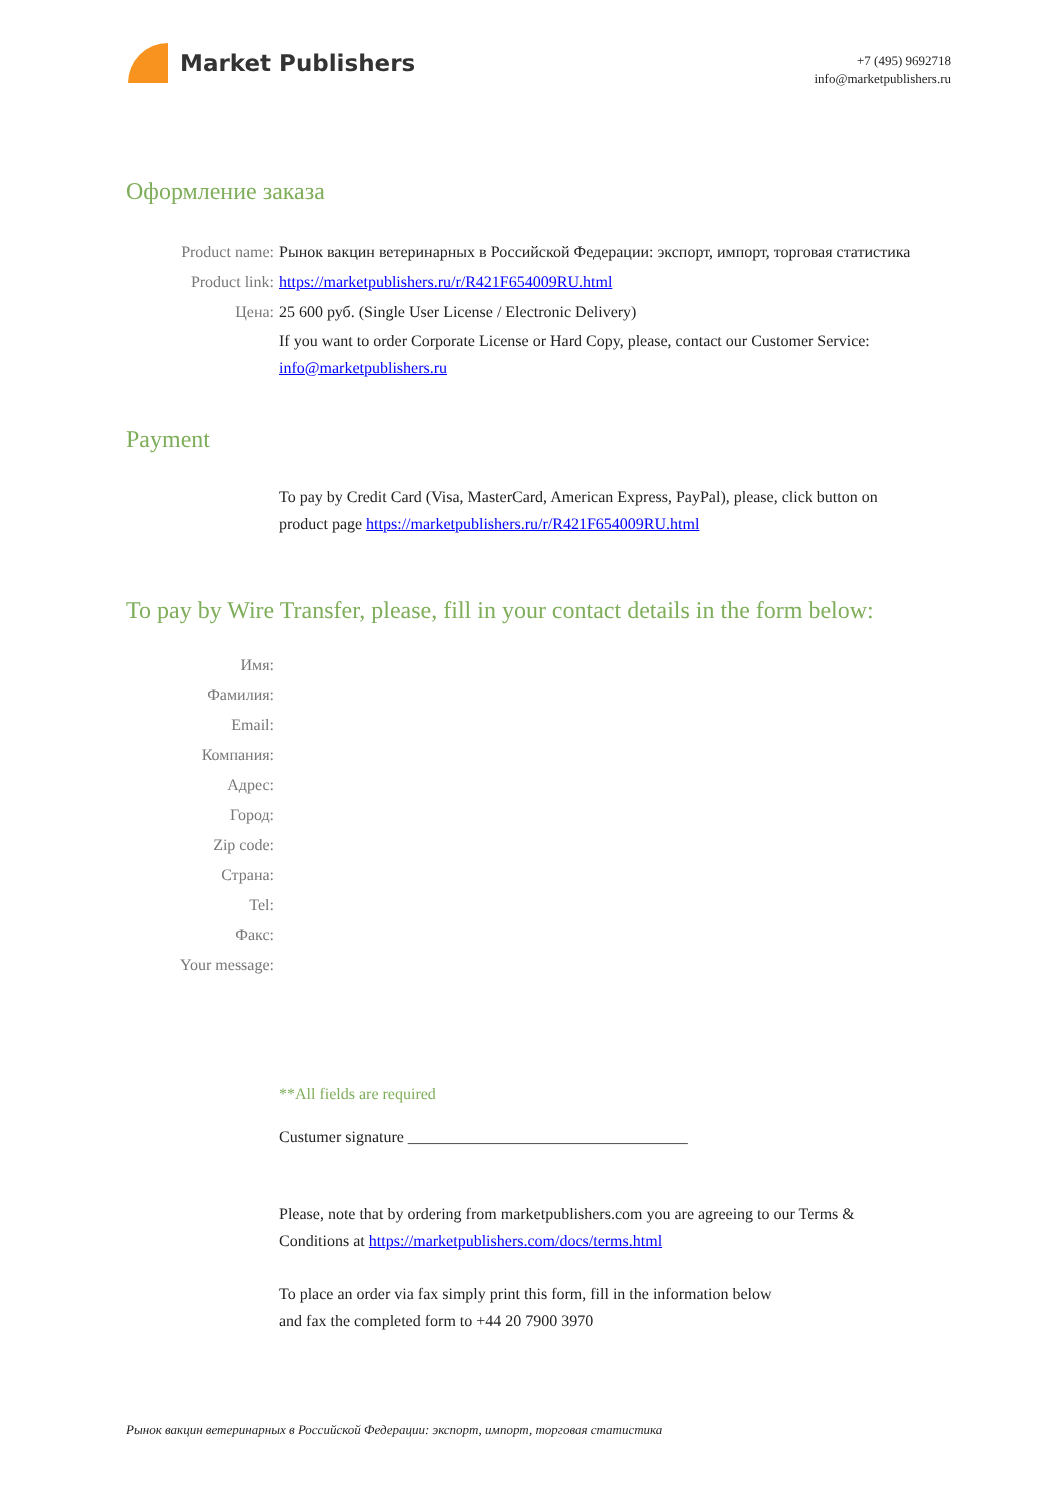Market Publishers
+7 (495) 9692718
info@marketpublishers.ru
Оформление заказа
Product name: Рынок вакцин ветеринарных в Российской Федерации: экспорт, импорт, торговая статистика
Product link: https://marketpublishers.ru/r/R421F654009RU.html
Цена: 25 600 руб. (Single User License / Electronic Delivery)
If you want to order Corporate License or Hard Copy, please, contact our Customer Service:
info@marketpublishers.ru
Payment
To pay by Credit Card (Visa, MasterCard, American Express, PayPal), please, click button on product page https://marketpublishers.ru/r/R421F654009RU.html
To pay by Wire Transfer, please, fill in your contact details in the form below:
Имя:
Фамилия:
Email:
Компания:
Адрес:
Город:
Zip code:
Страна:
Tel:
Факс:
Your message:
**All fields are required
Custumer signature ___________________________________
Please, note that by ordering from marketpublishers.com you are agreeing to our Terms & Conditions at https://marketpublishers.com/docs/terms.html
To place an order via fax simply print this form, fill in the information below
and fax the completed form to +44 20 7900 3970
Рынок вакцин ветеринарных в Российской Федерации: экспорт, импорт, торговая статистика